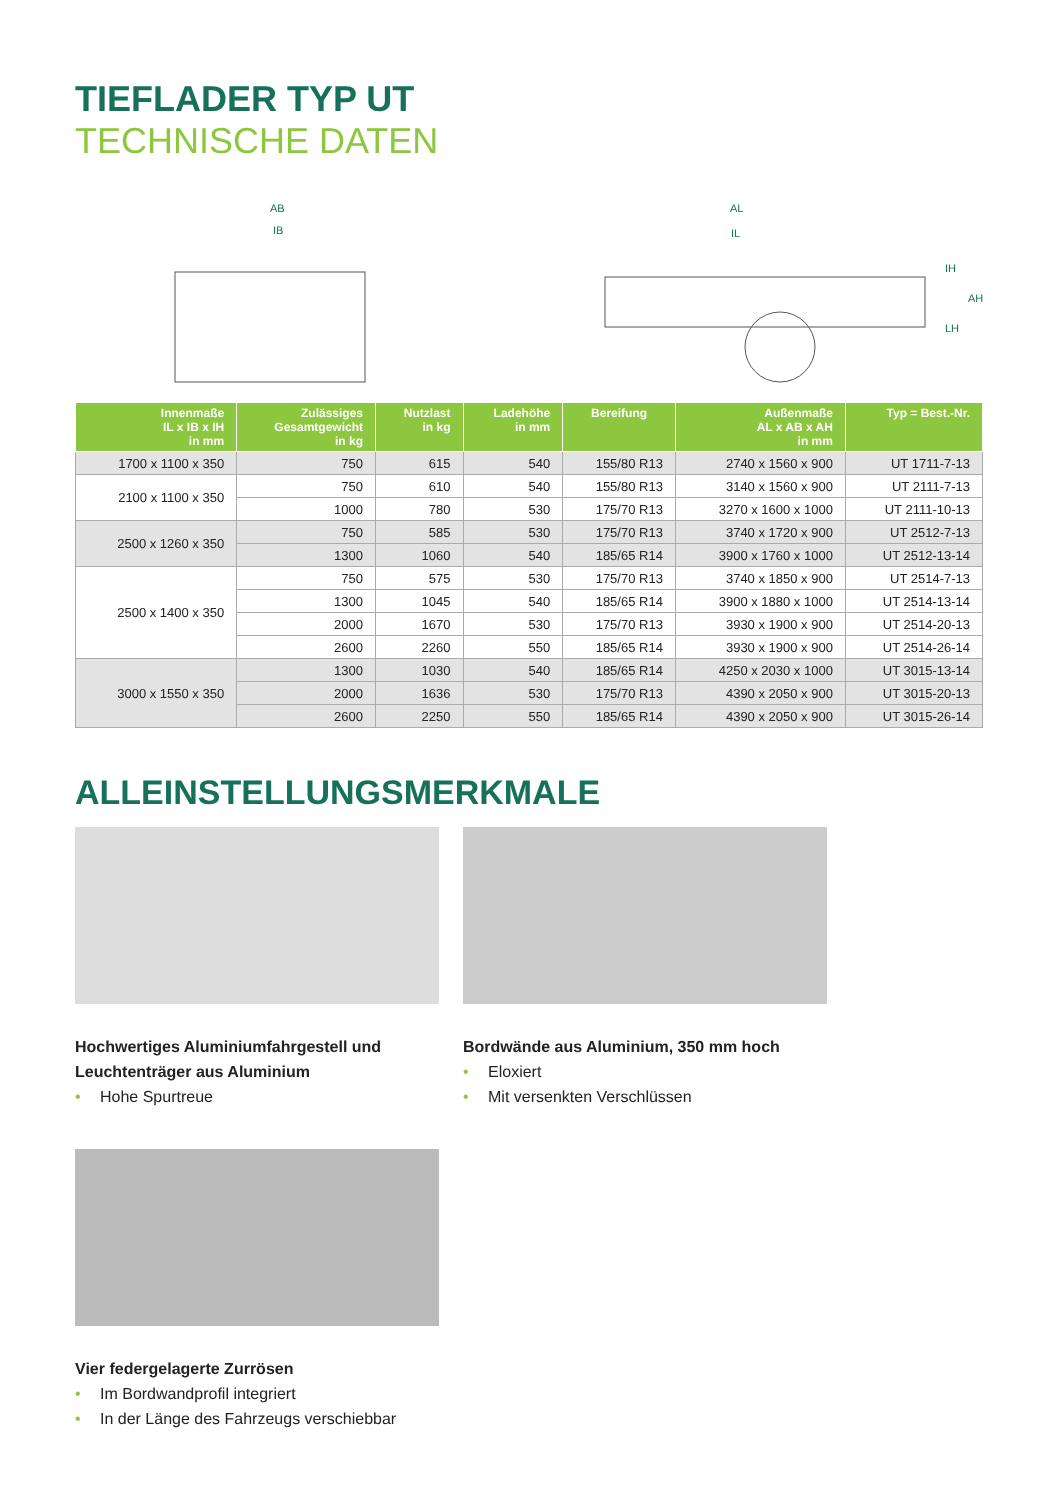TIEFLADER TYP UT
TECHNISCHE DATEN
AB
IB
AL
IL
IH
LH
AH
| Innenmaße IL x IB x IH in mm | Zulässiges Gesamtgewicht in kg | Nutzlast in kg | Ladehöhe in mm | Bereifung | Außenmaße AL x AB x AH in mm | Typ = Best.-Nr. |
| --- | --- | --- | --- | --- | --- | --- |
| 1700 x 1100 x 350 | 750 | 615 | 540 | 155/80 R13 | 2740 x 1560 x 900 | UT 1711-7-13 |
| 2100 x 1100 x 350 | 750 | 610 | 540 | 155/80 R13 | 3140 x 1560 x 900 | UT 2111-7-13 |
| | 1000 | 780 | 530 | 175/70 R13 | 3270 x 1600 x 1000 | UT 2111-10-13 |
| 2500 x 1260 x 350 | 750 | 585 | 530 | 175/70 R13 | 3740 x 1720 x 900 | UT 2512-7-13 |
| | 1300 | 1060 | 540 | 185/65 R14 | 3900 x 1760 x 1000 | UT 2512-13-14 |
| 2500 x 1400 x 350 | 750 | 575 | 530 | 175/70 R13 | 3740 x 1850 x 900 | UT 2514-7-13 |
| | 1300 | 1045 | 540 | 185/65 R14 | 3900 x 1880 x 1000 | UT 2514-13-14 |
| | 2000 | 1670 | 530 | 175/70 R13 | 3930 x 1900 x 900 | UT 2514-20-13 |
| | 2600 | 2260 | 550 | 185/65 R14 | 3930 x 1900 x 900 | UT 2514-26-14 |
| 3000 x 1550 x 350 | 1300 | 1030 | 540 | 185/65 R14 | 4250 x 2030 x 1000 | UT 3015-13-14 |
| | 2000 | 1636 | 530 | 175/70 R13 | 4390 x 2050 x 900 | UT 3015-20-13 |
| | 2600 | 2250 | 550 | 185/65 R14 | 4390 x 2050 x 900 | UT 3015-26-14 |
ALLEINSTELLUNGSMERKMALE
Hochwertiges Aluminiumfahrgestell und Leuchtenträger aus Aluminium
• Hohe Spurtreue
Bordwände aus Aluminium, 350 mm hoch
• Eloxiert
• Mit versenkten Verschlüssen
Vier federgelagerte Zurrösen
• Im Bordwandprofil integriert
• In der Länge des Fahrzeugs verschiebbar